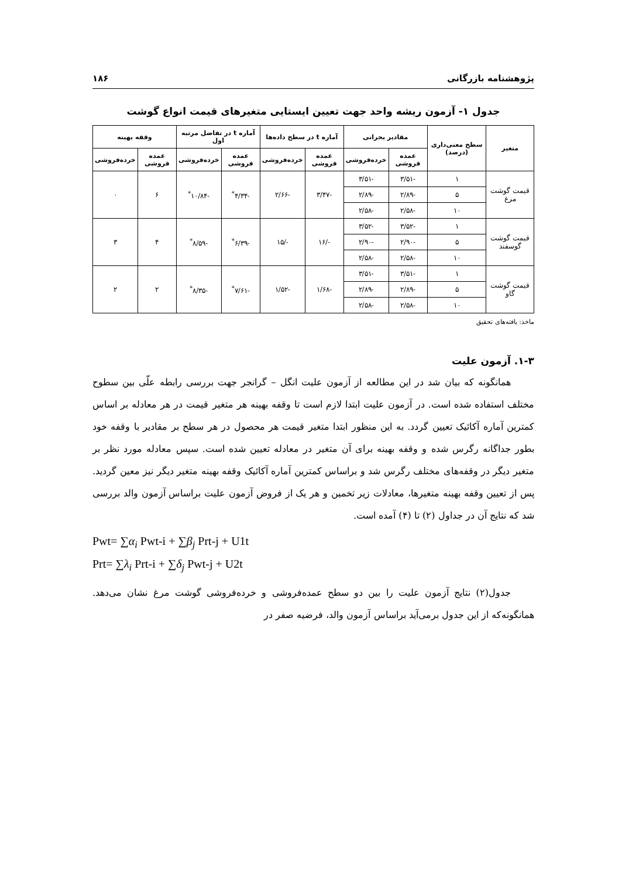پژوهشنامه بازرگانی ۱۸۶
جدول ۱- آزمون ریشه واحد جهت تعیین ایستایی متغیرهای قیمت انواع گوشت
| متغیر | سطح معنی‌داری (درصد) | مقادیر بحرانی | | آماره t در سطح داده‌ها | | آماره t در تفاضل مرتبه اول | | وقفه بهینه | |
| --- | --- | --- | --- | --- | --- | --- | --- | --- | --- |
| | | عمده فروشی | خرده‌فروشی | عمده فروشی | خرده‌فروشی | عمده فروشی | خرده‌فروشی | عمده فروشی | خرده‌فروشی |
| قیمت گوشت مرغ | ۱ | -۳/۵۱ | -۳/۵۱ | -۳/۴۷ | -۲/۶۶ | -۴/۳۴<sup>*</sup> | -۱۰/۸۴<sup>*</sup> | ۶ | ۰ |
| | ۵ | -۲/۸۹ | -۲/۸۹ | | | | | | |
| | ۱۰ | -۲/۵۸ | -۲/۵۸ | | | | | | |
| قیمت گوشت گوسفند | ۱ | -۳/۵۲ | -۳/۵۲ | -/۱۶ | -/۱۵ | -۶/۳۹<sup>*</sup> | -۸/۵۹<sup>*</sup> | ۴ | ۳ |
| | ۵ | -۲/۹۰ | -۲/۹۰ | | | | | | |
| | ۱۰ | -۲/۵۸ | -۲/۵۸ | | | | | | |
| قیمت گوشت گاو | ۱ | -۳/۵۱ | -۳/۵۱ | -۱/۶۸ | -۱/۵۲ | -۷/۶۱<sup>*</sup> | -۸/۳۵<sup>*</sup> | ۲ | ۲ |
| | ۵ | -۲/۸۹ | -۲/۸۹ | | | | | | |
| | ۱۰ | -۲/۵۸ | -۲/۵۸ | | | | | | |
ماخذ: یافته‌های تحقیق
۱-۳. آزمون علیت
همانگونه که بیان شد در این مطالعه از آزمون علیت انگل – گرانجر جهت بررسی رابطه علّی بین سطوح مختلف استفاده شده است. در آزمون علیت ابتدا لازم است تا وقفه بهینه هر متغیر قیمت در هر معادله بر اساس کمترین آماره آکائیک تعیین گردد. به این منظور ابتدا متغیر قیمت هر محصول در هر سطح بر مقادیر با وقفه خود بطور جداگانه رگرس شده و وقفه بهینه برای آن متغیر در معادله تعیین شده است. سپس معادله مورد نظر بر متغیر دیگر در وقفه‌های مختلف رگرس شد و براساس کمترین آماره آکائیک وقفه بهینه متغیر دیگر نیز معین گردید. پس از تعیین وقفه بهینه متغیرها، معادلات زیر تخمین و هر یک از فروض آزمون علیت براساس آزمون والد بررسی شد که نتایج آن در جداول (۲) تا (۴) آمده است.
Pwt= ∑α<sub>i</sub> Pwt-i + ∑β<sub>j</sub> Prt-j + U1t
Prt= ∑λ<sub>i</sub> Prt-i + ∑δ<sub>j</sub> Pwt-j + U2t
جدول(۲) نتایج آزمون علیت را بین دو سطح عمده‌فروشی و خرده‌فروشی گوشت مرغ نشان می‌دهد. همانگونه‌که از این جدول برمی‌آید براساس آزمون والد، فرضیه صفر در